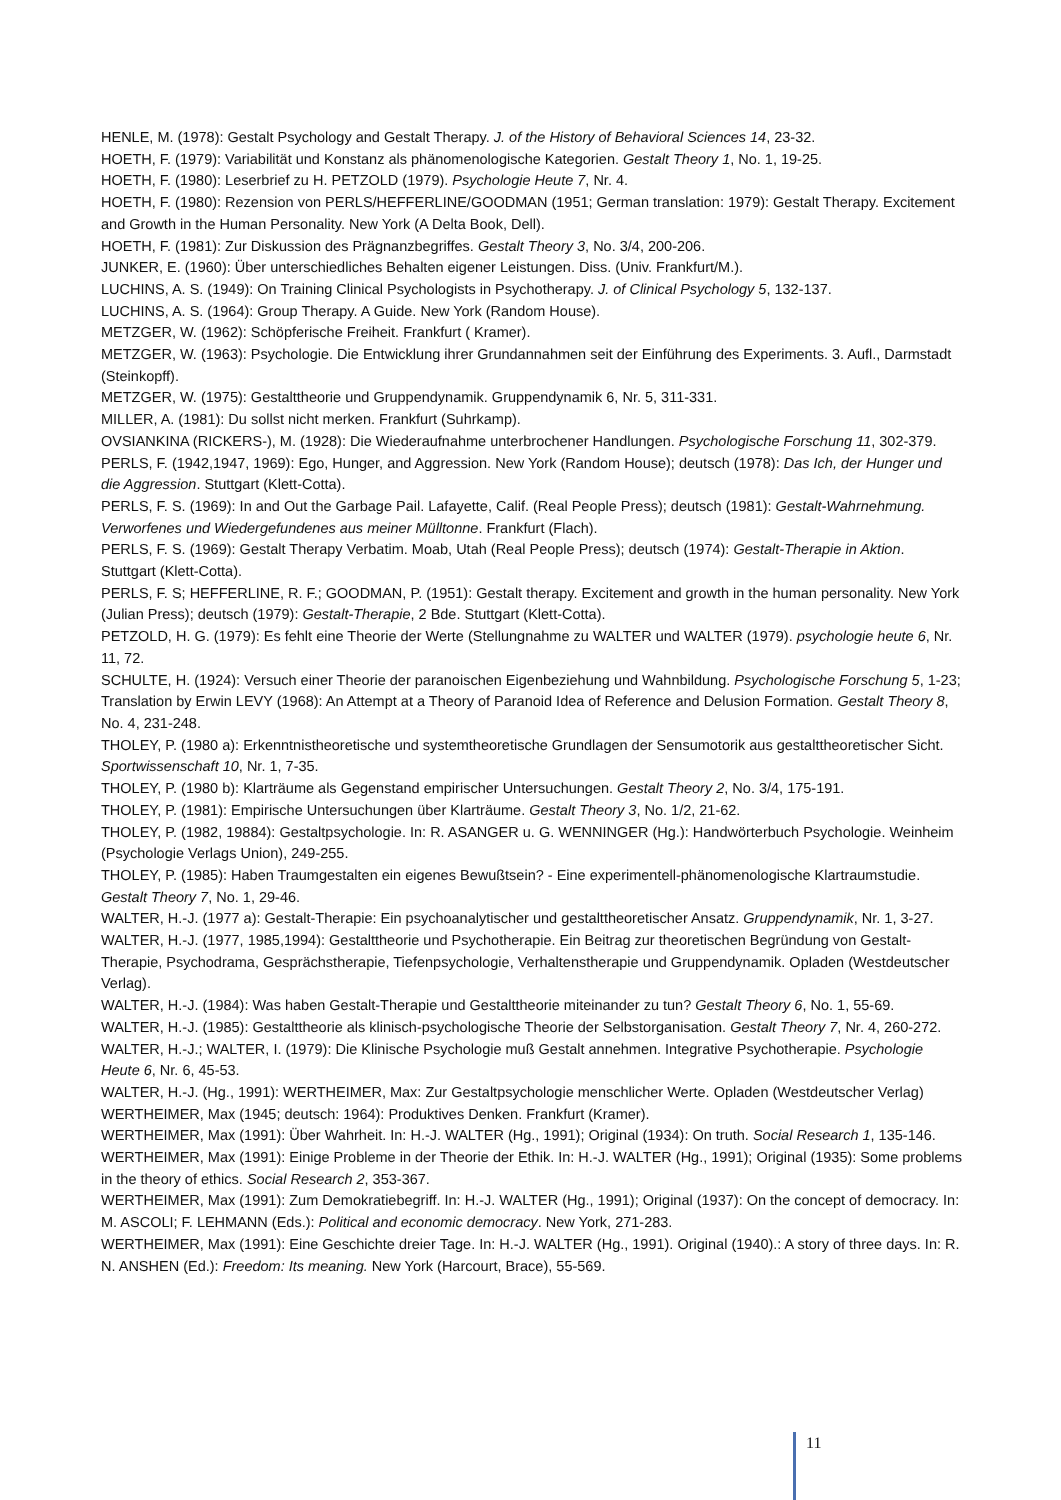HENLE, M. (1978): Gestalt Psychology and Gestalt Therapy. J. of the History of Behavioral Sciences 14, 23-32.
HOETH, F. (1979): Variabilität und Konstanz als phänomenologische Kategorien. Gestalt Theory 1, No. 1, 19-25.
HOETH, F. (1980): Leserbrief zu H. PETZOLD (1979). Psychologie Heute 7, Nr. 4.
HOETH, F. (1980): Rezension von PERLS/HEFFERLINE/GOODMAN (1951; German translation: 1979): Gestalt Therapy. Excitement and Growth in the Human Personality. New York (A Delta Book, Dell).
HOETH, F. (1981): Zur Diskussion des Prägnanzbegriffes. Gestalt Theory 3, No. 3/4, 200-206.
JUNKER, E. (1960): Über unterschiedliches Behalten eigener Leistungen. Diss. (Univ. Frankfurt/M.).
LUCHINS, A. S. (1949): On Training Clinical Psychologists in Psychotherapy. J. of Clinical Psychology 5, 132-137.
LUCHINS, A. S. (1964): Group Therapy. A Guide. New York (Random House).
METZGER, W. (1962): Schöpferische Freiheit. Frankfurt ( Kramer).
METZGER, W. (1963): Psychologie. Die Entwicklung ihrer Grundannahmen seit der Einführung des Experiments. 3. Aufl., Darmstadt (Steinkopff).
METZGER, W. (1975): Gestalttheorie und Gruppendynamik. Gruppendynamik 6, Nr. 5, 311-331.
MILLER, A. (1981): Du sollst nicht merken. Frankfurt (Suhrkamp).
OVSIANKINA (RICKERS-), M. (1928): Die Wiederaufnahme unterbrochener Handlungen. Psychologische Forschung 11, 302-379.
PERLS, F. (1942,1947, 1969): Ego, Hunger, and Aggression. New York (Random House); deutsch (1978): Das Ich, der Hunger und die Aggression. Stuttgart (Klett-Cotta).
PERLS, F. S. (1969): In and Out the Garbage Pail. Lafayette, Calif. (Real People Press); deutsch (1981): Gestalt-Wahrnehmung. Verworfenes und Wiedergefundenes aus meiner Mülltonne. Frankfurt (Flach).
PERLS, F. S. (1969): Gestalt Therapy Verbatim. Moab, Utah (Real People Press); deutsch (1974): Gestalt-Therapie in Aktion. Stuttgart (Klett-Cotta).
PERLS, F. S; HEFFERLINE, R. F.; GOODMAN, P. (1951): Gestalt therapy. Excitement and growth in the human personality. New York (Julian Press); deutsch (1979): Gestalt-Therapie, 2 Bde. Stuttgart (Klett-Cotta).
PETZOLD, H. G. (1979): Es fehlt eine Theorie der Werte (Stellungnahme zu WALTER und WALTER (1979). psychologie heute 6, Nr. 11, 72.
SCHULTE, H. (1924): Versuch einer Theorie der paranoischen Eigenbeziehung und Wahnbildung. Psychologische Forschung 5, 1-23; Translation by Erwin LEVY (1968): An Attempt at a Theory of Paranoid Idea of Reference and Delusion Formation. Gestalt Theory 8, No. 4, 231-248.
THOLEY, P. (1980 a): Erkenntnistheoretische und systemtheoretische Grundlagen der Sensumotorik aus gestalttheoretischer Sicht. Sportwissenschaft 10, Nr. 1, 7-35.
THOLEY, P. (1980 b): Klarträume als Gegenstand empirischer Untersuchungen. Gestalt Theory 2, No. 3/4, 175-191.
THOLEY, P. (1981): Empirische Untersuchungen über Klarträume. Gestalt Theory 3, No. 1/2, 21-62.
THOLEY, P. (1982, 19884): Gestaltpsychologie. In: R. ASANGER u. G. WENNINGER (Hg.): Handwörterbuch Psychologie. Weinheim (Psychologie Verlags Union), 249-255.
THOLEY, P. (1985): Haben Traumgestalten ein eigenes Bewußtsein? - Eine experimentell-phänomenologische Klartraumstudie. Gestalt Theory 7, No. 1, 29-46.
WALTER, H.-J. (1977 a): Gestalt-Therapie: Ein psychoanalytischer und gestalttheoretischer Ansatz. Gruppendynamik, Nr. 1, 3-27.
WALTER, H.-J. (1977, 1985,1994): Gestalttheorie und Psychotherapie. Ein Beitrag zur theoretischen Begründung von Gestalt-Therapie, Psychodrama, Gesprächstherapie, Tiefenpsychologie, Verhaltenstherapie und Gruppendynamik. Opladen (Westdeutscher Verlag).
WALTER, H.-J. (1984): Was haben Gestalt-Therapie und Gestalttheorie miteinander zu tun? Gestalt Theory 6, No. 1, 55-69.
WALTER, H.-J. (1985): Gestalttheorie als klinisch-psychologische Theorie der Selbstorganisation. Gestalt Theory 7, Nr. 4, 260-272.
WALTER, H.-J.; WALTER, I. (1979): Die Klinische Psychologie muß Gestalt annehmen. Integrative Psychotherapie. Psychologie Heute 6, Nr. 6, 45-53.
WALTER, H.-J. (Hg., 1991): WERTHEIMER, Max: Zur Gestaltpsychologie menschlicher Werte. Opladen (Westdeutscher Verlag)
WERTHEIMER, Max (1945; deutsch: 1964): Produktives Denken. Frankfurt (Kramer).
WERTHEIMER, Max (1991): Über Wahrheit. In: H.-J. WALTER (Hg., 1991); Original (1934): On truth. Social Research 1, 135-146.
WERTHEIMER, Max (1991): Einige Probleme in der Theorie der Ethik. In: H.-J. WALTER (Hg., 1991); Original (1935): Some problems in the theory of ethics. Social Research 2, 353-367.
WERTHEIMER, Max (1991): Zum Demokratiebegriff. In: H.-J. WALTER (Hg., 1991); Original (1937): On the concept of democracy. In: M. ASCOLI; F. LEHMANN (Eds.): Political and economic democracy. New York, 271-283.
WERTHEIMER, Max (1991): Eine Geschichte dreier Tage. In: H.-J. WALTER (Hg., 1991). Original (1940).: A story of three days. In: R. N. ANSHEN (Ed.): Freedom: Its meaning. New York (Harcourt, Brace), 55-569.
11